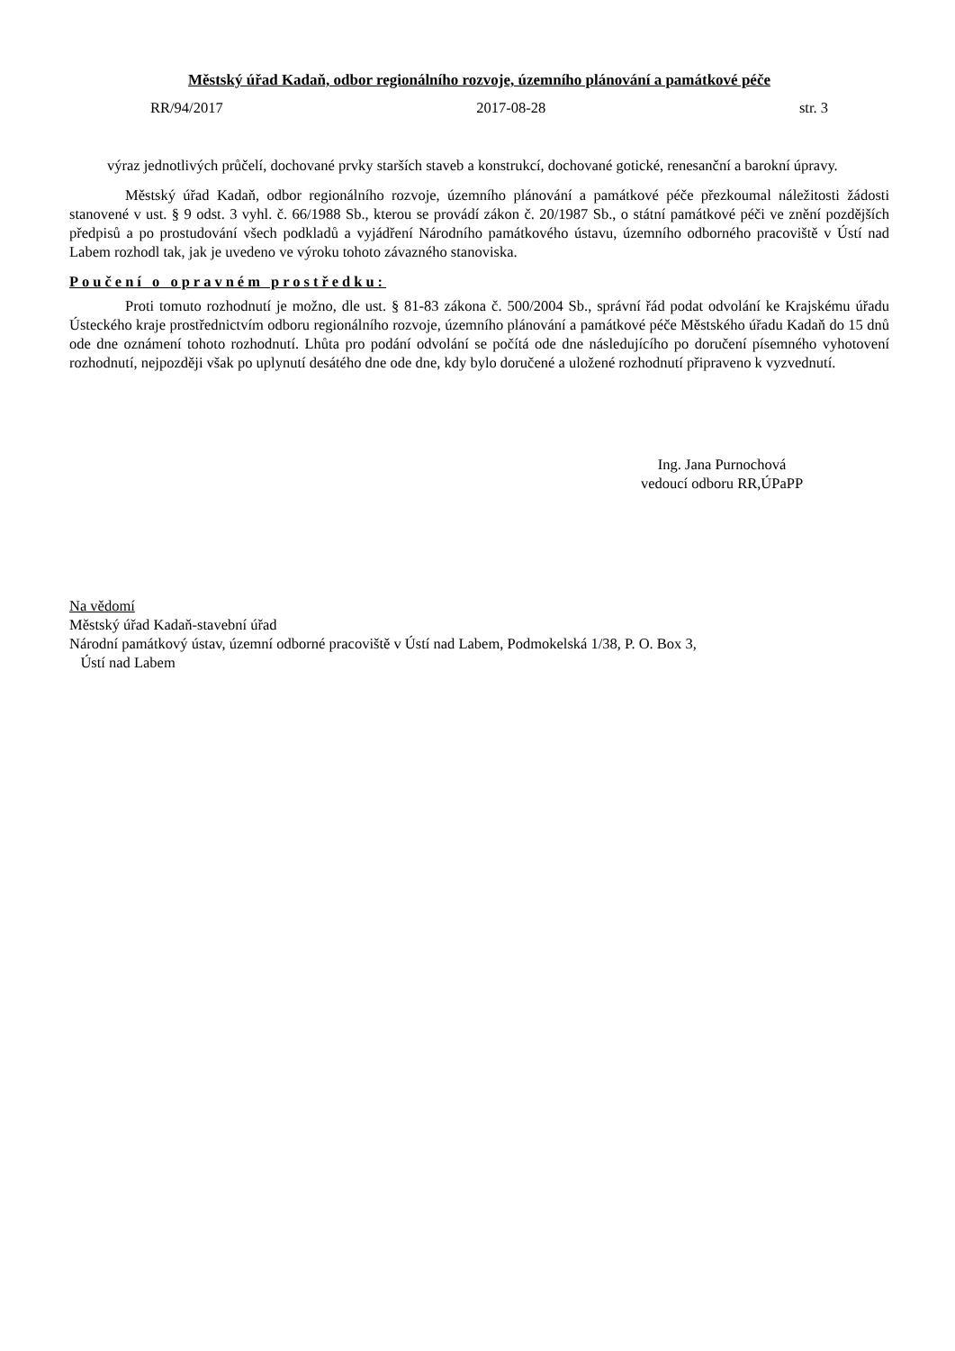Městský úřad Kadaň, odbor regionálního rozvoje, územního plánování a památkové péče
RR/94/2017 2017-08-28 str. 3
výraz jednotlivých průčelí, dochované prvky starších staveb a konstrukcí, dochované gotické, renesanční a barokní úpravy.
Městský úřad Kadaň, odbor regionálního rozvoje, územního plánování a památkové péče přezkoumal náležitosti žádosti stanovené v ust. § 9 odst. 3 vyhl. č. 66/1988 Sb., kterou se provádí zákon č. 20/1987 Sb., o státní památkové péči ve znění pozdějších předpisů a po prostudování všech podkladů a vyjádření Národního památkového ústavu, územního odborného pracoviště v Ústí nad Labem rozhodl tak, jak je uvedeno ve výroku tohoto závazného stanoviska.
Poučení o opravném prostředku:
Proti tomuto rozhodnutí je možno, dle ust. § 81-83 zákona č. 500/2004 Sb., správní řád podat odvolání ke Krajskému úřadu Ústeckého kraje prostřednictvím odboru regionálního rozvoje, územního plánování a památkové péče Městského úřadu Kadaň do 15 dnů ode dne oznámení tohoto rozhodnutí. Lhůta pro podání odvolání se počítá ode dne následujícího po doručení písemného vyhotovení rozhodnutí, nejpozději však po uplynutí desátého dne ode dne, kdy bylo doručené a uložené rozhodnutí připraveno k vyzvednutí.
Ing. Jana Purnochová
vedoucí odboru RR,ÚPaPP
Na vědomí
Městský úřad Kadaň-stavební úřad
Národní památkový ústav, územní odborné pracoviště v Ústí nad Labem, Podmokelská 1/38, P. O. Box 3,
Ústí nad Labem